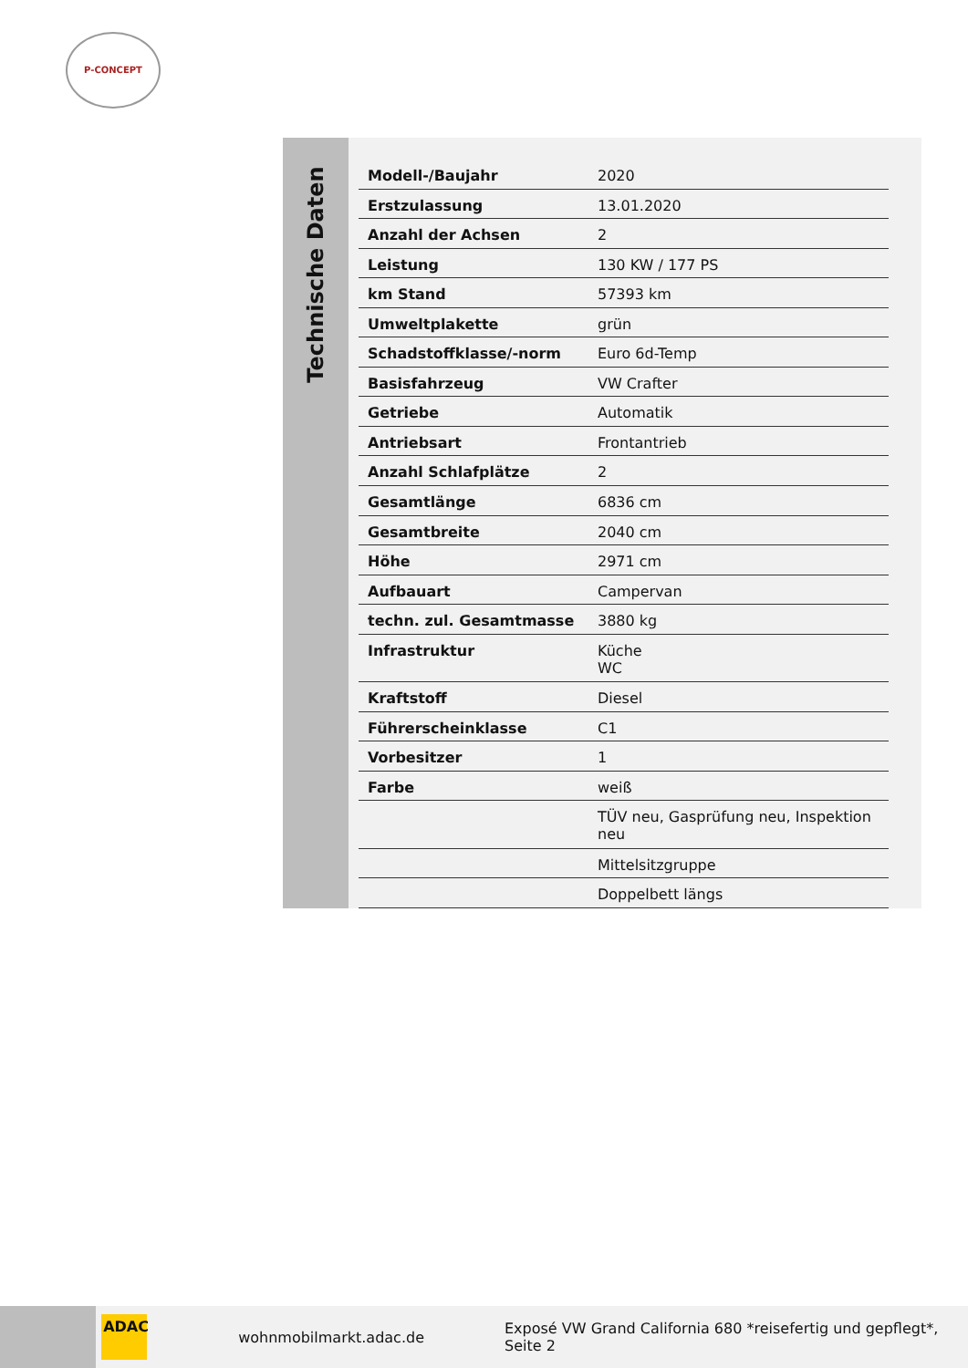P-CONCEPT
Technische Daten
| Modell-/Baujahr | 2020 |
| Erstzulassung | 13.01.2020 |
| Anzahl der Achsen | 2 |
| Leistung | 130 KW / 177 PS |
| km Stand | 57393 km |
| Umweltplakette | grün |
| Schadstoffklasse/-norm | Euro 6d-Temp |
| Basisfahrzeug | VW Crafter |
| Getriebe | Automatik |
| Antriebsart | Frontantrieb |
| Anzahl Schlafplätze | 2 |
| Gesamtlänge | 6836 cm |
| Gesamtbreite | 2040 cm |
| Höhe | 2971 cm |
| Aufbauart | Campervan |
| techn. zul. Gesamtmasse | 3880 kg |
| Infrastruktur | Küche WC |
| Kraftstoff | Diesel |
| Führerscheinklasse | C1 |
| Vorbesitzer | 1 |
| Farbe | weiß |
| | TÜV neu, Gasprüfung neu, Inspektion neu |
| | Mittelsitzgruppe |
| | Doppelbett längs |
ADAC
wohnmobilmarkt.adac.de
Exposé VW Grand California 680 *reisefertig und gepflegt*, Seite 2